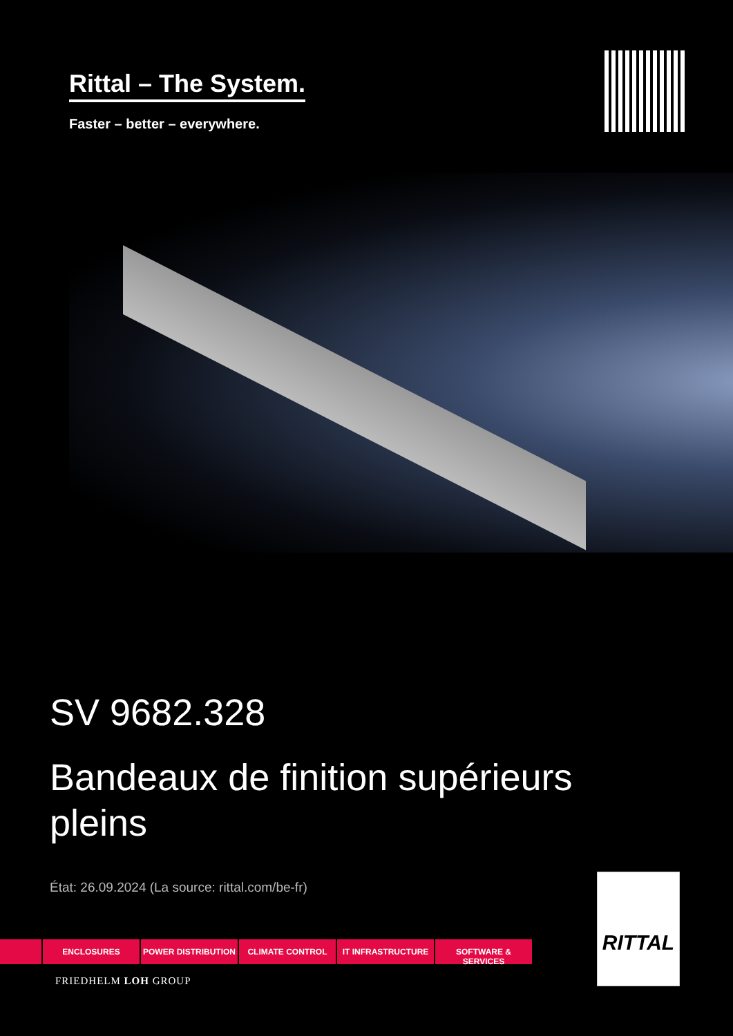Rittal – The System.
Faster – better – everywhere.
SV 9682.328
Bandeaux de finition supérieurs pleins
État: 26.09.2024 (La source: rittal.com/be-fr)
ENCLOSURES POWER DISTRIBUTION CLIMATE CONTROL IT INFRASTRUCTURE SOFTWARE & SERVICES
FRIEDHELM LOH GROUP
RITTAL